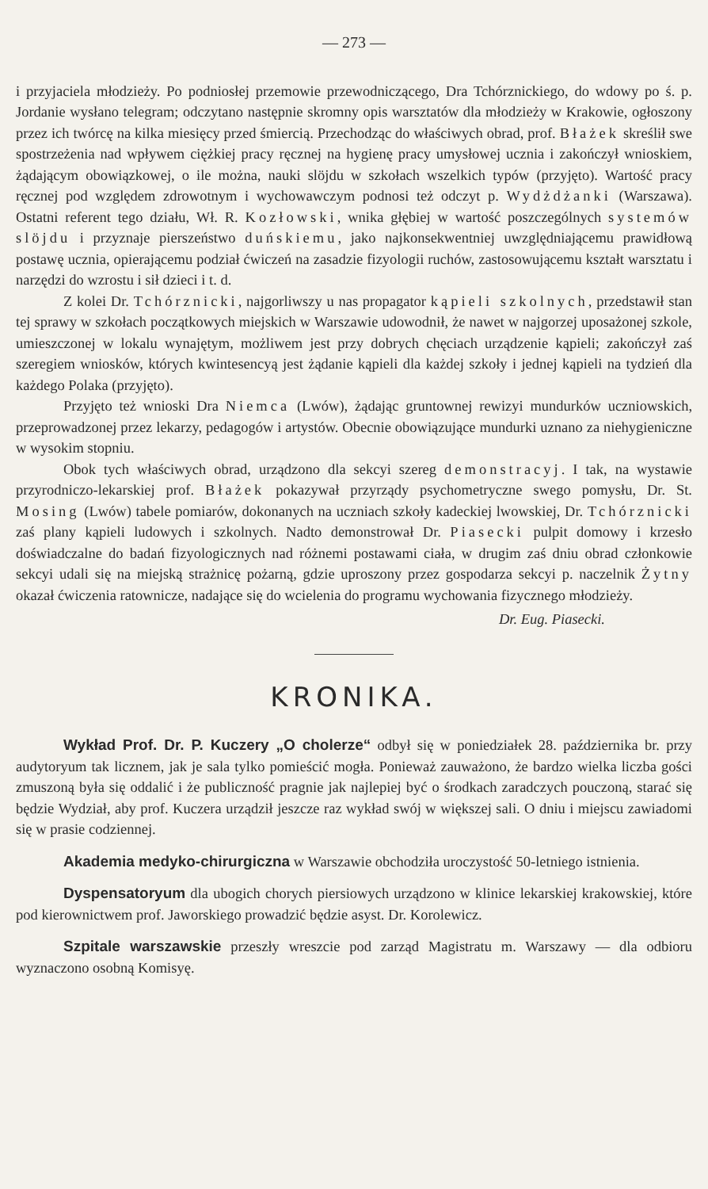— 273 —
i przyjaciela młodzieży. Po podniosłej przemowie przewodniczącego, Dra Tchórznickiego, do wdowy po ś. p. Jordanie wysłano telegram; odczytano następnie skromny opis warsztatów dla młodzieży w Krakowie, ogłoszony przez ich twórcę na kilka miesięcy przed śmiercią. Przechodząc do właściwych obrad, prof. Błażek skreślił swe spostrzeżenia nad wpływem ciężkiej pracy ręcznej na hygienę pracy umysłowej ucznia i zakończył wnioskiem, żądającym obowiązkowej, o ile można, nauki slöjdu w szkołach wszelkich typów (przyjęto). Wartość pracy ręcznej pod względem zdrowotnym i wychowawczym podnosi też odczyt p. Wydżdżanki (Warszawa). Ostatni referent tego działu, Wł. R. Kozłowski, wnika głębiej w wartość poszczególnych systemów slöjdu i przyznaje pierszeństwo duńskiemu, jako najkonsekwentniej uwzględniającemu prawidłową postawę ucznia, opierającemu podział ćwiczeń na zasadzie fizyologii ruchów, zastosowującemu kształt warsztatu i narzędzi do wzrostu i sił dzieci i t. d.
Z kolei Dr. Tchórznicki, najgorliwszy u nas propagator kąpieli szkolnych, przedstawił stan tej sprawy w szkołach początkowych miejskich w Warszawie udowodnił, że nawet w najgorzej uposażonej szkole, umieszczonej w lokalu wynajętym, możliwem jest przy dobrych chęciach urządzenie kąpieli; zakończył zaś szeregiem wniosków, których kwintesencyą jest żądanie kąpieli dla każdej szkoły i jednej kąpieli na tydzień dla każdego Polaka (przyjęto).
Przyjęto też wnioski Dra Niemca (Lwów), żądając gruntownej rewizyi mundurków uczniowskich, przeprowadzonej przez lekarzy, pedagogów i artystów. Obecnie obowiązujące mundurki uznano za niehygieniczne w wysokim stopniu.
Obok tych właściwych obrad, urządzono dla sekcyi szereg demonstracyj. I tak, na wystawie przyrodniczo-lekarskiej prof. Błażek pokazywał przyrządy psychometryczne swego pomysłu, Dr. St. Mosing (Lwów) tabele pomiarów, dokonanych na uczniach szkoły kadeckiej lwowskiej, Dr. Tchórznicki zaś plany kąpieli ludowych i szkolnych. Nadto demonstrował Dr. Piasecki pulpit domowy i krzesło doświadczalne do badań fizyologicznych nad różnemi postawami ciała, w drugim zaś dniu obrad członkowie sekcyi udali się na miejską strażnicę pożarną, gdzie uproszony przez gospodarza sekcyi p. naczelnik Żytny okazał ćwiczenia ratownicze, nadające się do wcielenia do programu wychowania fizycznego młodzieży.
Dr. Eug. Piasecki.
KRONIKA.
Wykład Prof. Dr. P. Kuczery „O cholerze“ odbył się w poniedziałek 28. października br. przy audytoryum tak licznem, jak je sala tylko pomieścić mogła. Ponieważ zauważono, że bardzo wielka liczba gości zmuszoną była się oddalić i że publiczność pragnie jak najlepiej być o środkach zaradczych pouczoną, starać się będzie Wydział, aby prof. Kuczera urządził jeszcze raz wykład swój w większej sali. O dniu i miejscu zawiadomi się w prasie codziennej.
Akademia medyko-chirurgiczna w Warszawie obchodziła uroczystość 50-letniego istnienia.
Dyspensatoryum dla ubogich chorych piersiowych urządzono w klinice lekarskiej krakowskiej, które pod kierownictwem prof. Jaworskiego prowadzić będzie asyst. Dr. Korolewicz.
Szpitale warszawskie przeszły wreszcie pod zarząd Magistratu m. Warszawy — dla odbioru wyznaczono osobną Komisyę.